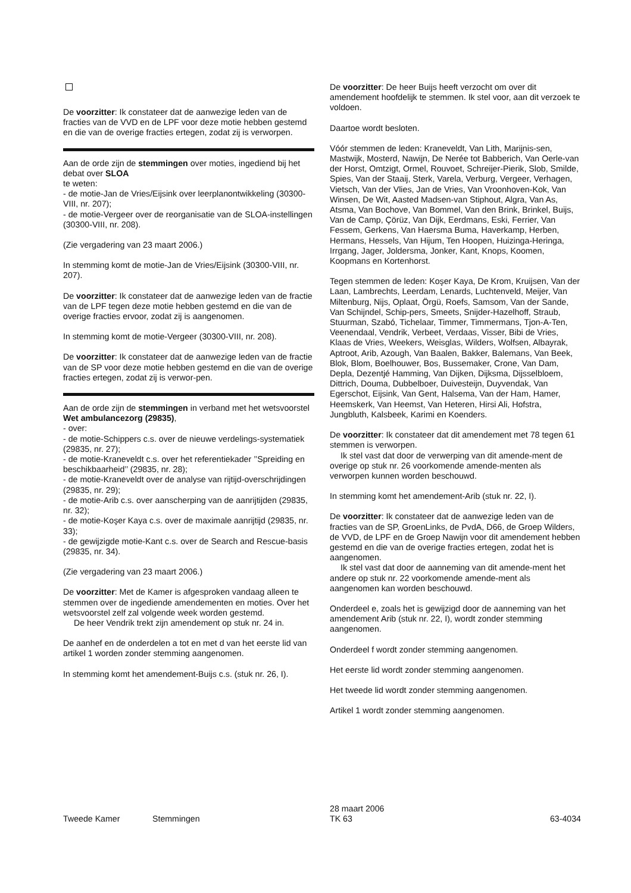De voorzitter: Ik constateer dat de aanwezige leden van de fracties van de VVD en de LPF voor deze motie hebben gestemd en die van de overige fracties ertegen, zodat zij is verworpen.
Aan de orde zijn de stemmingen over moties, ingediend bij het debat over SLOA
te weten:
- de motie-Jan de Vries/Eijsink over leerplanontwikkeling (30300-VIII, nr. 207);
- de motie-Vergeer over de reorganisatie van de SLOA-instellingen (30300-VIII, nr. 208).
(Zie vergadering van 23 maart 2006.)
In stemming komt de motie-Jan de Vries/Eijsink (30300-VIII, nr. 207).
De voorzitter: Ik constateer dat de aanwezige leden van de fractie van de LPF tegen deze motie hebben gestemd en die van de overige fracties ervoor, zodat zij is aangenomen.
In stemming komt de motie-Vergeer (30300-VIII, nr. 208).
De voorzitter: Ik constateer dat de aanwezige leden van de fractie van de SP voor deze motie hebben gestemd en die van de overige fracties ertegen, zodat zij is verwor-pen.
Aan de orde zijn de stemmingen in verband met het wetsvoorstel Wet ambulancezorg (29835),
- over:
- de motie-Schippers c.s. over de nieuwe verdelings-systematiek (29835, nr. 27);
- de motie-Kraneveldt c.s. over het referentiekader ’’Spreiding en beschikbaarheid’’ (29835, nr. 28);
- de motie-Kraneveldt over de analyse van rijtijd-overschrijdingen (29835, nr. 29);
- de motie-Arib c.s. over aanscherping van de aanrijtijden (29835, nr. 32);
- de motie-Koşer Kaya c.s. over de maximale aanrijtijd (29835, nr. 33);
- de gewijzigde motie-Kant c.s. over de Search and Rescue-basis (29835, nr. 34).
(Zie vergadering van 23 maart 2006.)
De voorzitter: Met de Kamer is afgesproken vandaag alleen te stemmen over de ingediende amendementen en moties. Over het wetsvoorstel zelf zal volgende week worden gestemd.
De heer Vendrik trekt zijn amendement op stuk nr. 24 in.
De aanhef en de onderdelen a tot en met d van het eerste lid van artikel 1 worden zonder stemming aangenomen.
In stemming komt het amendement-Buijs c.s. (stuk nr. 26, I).
De voorzitter: De heer Buijs heeft verzocht om over dit amendement hoofdelijk te stemmen. Ik stel voor, aan dit verzoek te voldoen.
Daartoe wordt besloten.
Vóór stemmen de leden: Kraneveldt, Van Lith, Marijnis-sen, Mastwijk, Mosterd, Nawijn, De Nerée tot Babberich, Van Oerle-van der Horst, Omtzigt, Ormel, Rouvoet, Schreijer-Pierik, Slob, Smilde, Spies, Van der Staaij, Sterk, Varela, Verburg, Vergeer, Verhagen, Vietsch, Van der Vlies, Jan de Vries, Van Vroonhoven-Kok, Van Winsen, De Wit, Aasted Madsen-van Stiphout, Algra, Van As, Atsma, Van Bochove, Van Bommel, Van den Brink, Brinkel, Buijs, Van de Camp, Çörüz, Van Dijk, Eerdmans, Eski, Ferrier, Van Fessem, Gerkens, Van Haersma Buma, Haverkamp, Herben, Hermans, Hessels, Van Hijum, Ten Hoopen, Huizinga-Heringa, Irrgang, Jager, Joldersma, Jonker, Kant, Knops, Koomen, Koopmans en Kortenhorst.
Tegen stemmen de leden: Koşer Kaya, De Krom, Kruijsen, Van der Laan, Lambrechts, Leerdam, Lenards, Luchtenveld, Meijer, Van Miltenburg, Nijs, Oplaat, Örgü, Roefs, Samsom, Van der Sande, Van Schijndel, Schip-pers, Smeets, Snijder-Hazelhoff, Straub, Stuurman, Szabó, Tichelaar, Timmer, Timmermans, Tjon-A-Ten, Veenendaal, Vendrik, Verbeet, Verdaas, Visser, Bibi de Vries, Klaas de Vries, Weekers, Weisglas, Wilders, Wolfsen, Albayrak, Aptroot, Arib, Azough, Van Baalen, Bakker, Balemans, Van Beek, Blok, Blom, Boelhouwer, Bos, Bussemaker, Crone, Van Dam, Depla, Dezentjé Hamming, Van Dijken, Dijksma, Dijsselbloem, Dittrich, Douma, Dubbelboer, Duivesteijn, Duyvendak, Van Egerschot, Eijsink, Van Gent, Halsema, Van der Ham, Hamer, Heemskerk, Van Heemst, Van Heteren, Hirsi Ali, Hofstra, Jungbluth, Kalsbeek, Karimi en Koenders.
De voorzitter: Ik constateer dat dit amendement met 78 tegen 61 stemmen is verworpen.
Ik stel vast dat door de verwerping van dit amende-ment de overige op stuk nr. 26 voorkomende amende-menten als verworpen kunnen worden beschouwd.
In stemming komt het amendement-Arib (stuk nr. 22, I).
De voorzitter: Ik constateer dat de aanwezige leden van de fracties van de SP, GroenLinks, de PvdA, D66, de Groep Wilders, de VVD, de LPF en de Groep Nawijn voor dit amendement hebben gestemd en die van de overige fracties ertegen, zodat het is aangenomen.
Ik stel vast dat door de aanneming van dit amende-ment het andere op stuk nr. 22 voorkomende amende-ment als aangenomen kan worden beschouwd.
Onderdeel e, zoals het is gewijzigd door de aanneming van het amendement Arib (stuk nr. 22, I), wordt zonder stemming aangenomen.
Onderdeel f wordt zonder stemming aangenomen.
Het eerste lid wordt zonder stemming aangenomen.
Het tweede lid wordt zonder stemming aangenomen.
Artikel 1 wordt zonder stemming aangenomen.
Tweede Kamer Stemmingen
28 maart 2006
TK 63
63-4034